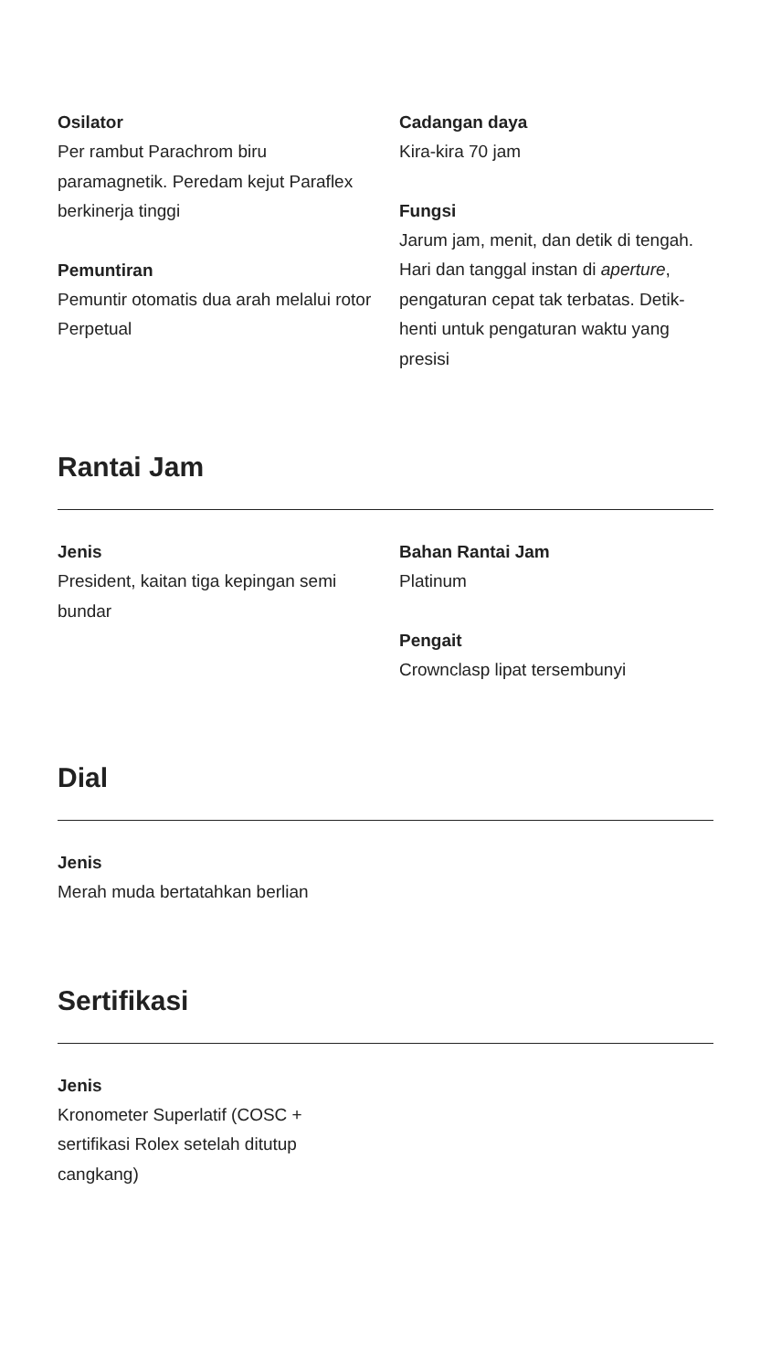Osilator
Per rambut Parachrom biru paramagnetik. Peredam kejut Paraflex berkinerja tinggi
Pemuntiran
Pemuntir otomatis dua arah melalui rotor Perpetual
Cadangan daya
Kira-kira 70 jam
Fungsi
Jarum jam, menit, dan detik di tengah. Hari dan tanggal instan di aperture, pengaturan cepat tak terbatas. Detik-henti untuk pengaturan waktu yang presisi
Rantai Jam
Jenis
President, kaitan tiga kepingan semi bundar
Bahan Rantai Jam
Platinum
Pengait
Crownclasp lipat tersembunyi
Dial
Jenis
Merah muda bertatahkan berlian
Sertifikasi
Jenis
Kronometer Superlatif (COSC + sertifikasi Rolex setelah ditutup cangkang)